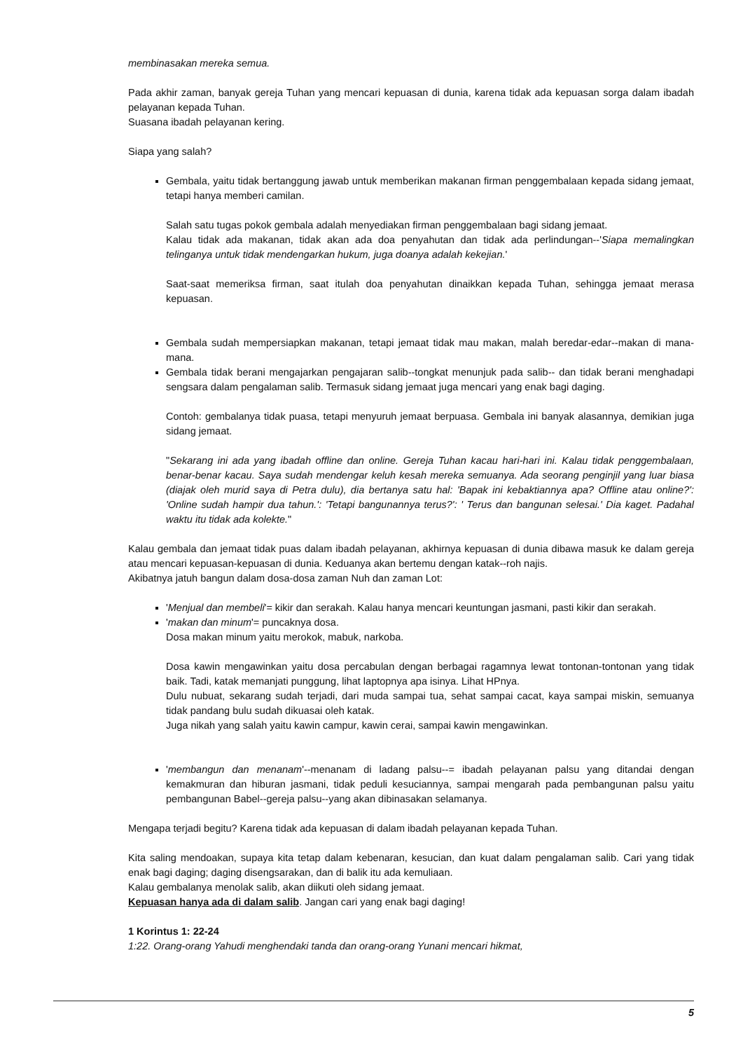membinasakan mereka semua.
Pada akhir zaman, banyak gereja Tuhan yang mencari kepuasan di dunia, karena tidak ada kepuasan sorga dalam ibadah pelayanan kepada Tuhan.
Suasana ibadah pelayanan kering.
Siapa yang salah?
Gembala, yaitu tidak bertanggung jawab untuk memberikan makanan firman penggembalaan kepada sidang jemaat, tetapi hanya memberi camilan.
Salah satu tugas pokok gembala adalah menyediakan firman penggembalaan bagi sidang jemaat.
Kalau tidak ada makanan, tidak akan ada doa penyahutan dan tidak ada perlindungan--'Siapa memalingkan telinganya untuk tidak mendengarkan hukum, juga doanya adalah kekejian.'
Saat-saat memeriksa firman, saat itulah doa penyahutan dinaikkan kepada Tuhan, sehingga jemaat merasa kepuasan.
Gembala sudah mempersiapkan makanan, tetapi jemaat tidak mau makan, malah beredar-edar--makan di mana-mana.
Gembala tidak berani mengajarkan pengajaran salib--tongkat menunjuk pada salib-- dan tidak berani menghadapi sengsara dalam pengalaman salib. Termasuk sidang jemaat juga mencari yang enak bagi daging.
Contoh: gembalanya tidak puasa, tetapi menyuruh jemaat berpuasa. Gembala ini banyak alasannya, demikian juga sidang jemaat.
"Sekarang ini ada yang ibadah offline dan online. Gereja Tuhan kacau hari-hari ini. Kalau tidak penggembalaan, benar-benar kacau. Saya sudah mendengar keluh kesah mereka semuanya. Ada seorang penginjil yang luar biasa (diajak oleh murid saya di Petra dulu), dia bertanya satu hal: 'Bapak ini kebaktiannya apa? Offline atau online?': 'Online sudah hampir dua tahun.': 'Tetapi bangunannya terus?': ' Terus dan bangunan selesai.' Dia kaget. Padahal waktu itu tidak ada kolekte."
Kalau gembala dan jemaat tidak puas dalam ibadah pelayanan, akhirnya kepuasan di dunia dibawa masuk ke dalam gereja atau mencari kepuasan-kepuasan di dunia. Keduanya akan bertemu dengan katak--roh najis.
Akibatnya jatuh bangun dalam dosa-dosa zaman Nuh dan zaman Lot:
'Menjual dan membeli'= kikir dan serakah. Kalau hanya mencari keuntungan jasmani, pasti kikir dan serakah.
'makan dan minum'= puncaknya dosa.
Dosa makan minum yaitu merokok, mabuk, narkoba.
Dosa kawin mengawinkan yaitu dosa percabulan dengan berbagai ragamnya lewat tontonan-tontonan yang tidak baik. Tadi, katak memanjati punggung, lihat laptopnya apa isinya. Lihat HPnya.
Dulu nubuat, sekarang sudah terjadi, dari muda sampai tua, sehat sampai cacat, kaya sampai miskin, semuanya tidak pandang bulu sudah dikuasai oleh katak.
Juga nikah yang salah yaitu kawin campur, kawin cerai, sampai kawin mengawinkan.
'membangun dan menanam'--menanam di ladang palsu--= ibadah pelayanan palsu yang ditandai dengan kemakmuran dan hiburan jasmani, tidak peduli kesuciannya, sampai mengarah pada pembangunan palsu yaitu pembangunan Babel--gereja palsu--yang akan dibinasakan selamanya.
Mengapa terjadi begitu? Karena tidak ada kepuasan di dalam ibadah pelayanan kepada Tuhan.
Kita saling mendoakan, supaya kita tetap dalam kebenaran, kesucian, dan kuat dalam pengalaman salib. Cari yang tidak enak bagi daging; daging disengsarakan, dan di balik itu ada kemuliaan.
Kalau gembalanya menolak salib, akan diikuti oleh sidang jemaat.
Kepuasan hanya ada di dalam salib. Jangan cari yang enak bagi daging!
1 Korintus 1: 22-24
1:22. Orang-orang Yahudi menghendaki tanda dan orang-orang Yunani mencari hikmat,
5